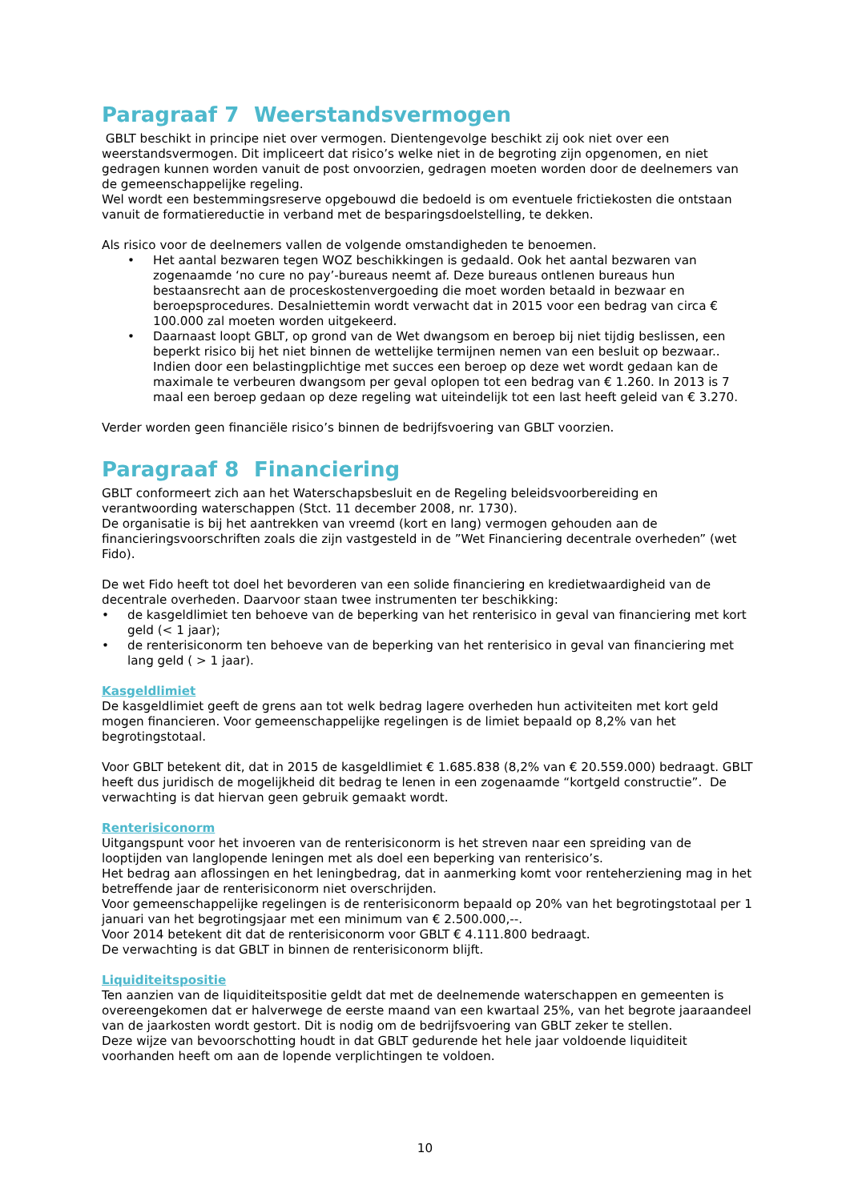Paragraaf 7 Weerstandsvermogen
GBLT beschikt in principe niet over vermogen. Dientengevolge beschikt zij ook niet over een weerstandsvermogen. Dit impliceert dat risico’s welke niet in de begroting zijn opgenomen, en niet gedragen kunnen worden vanuit de post onvoorzien, gedragen moeten worden door de deelnemers van de gemeenschappelijke regeling.
Wel wordt een bestemmingsreserve opgebouwd die bedoeld is om eventuele frictiekosten die ontstaan vanuit de formatiereductie in verband met de besparingsdoelstelling, te dekken.
Als risico voor de deelnemers vallen de volgende omstandigheden te benoemen.
• Het aantal bezwaren tegen WOZ beschikkingen is gedaald. Ook het aantal bezwaren van zogenaamde ‘no cure no pay’-bureaus neemt af. Deze bureaus ontlenen bureaus hun bestaansrecht aan de proceskostenvergoeding die moet worden betaald in bezwaar en beroepsprocedures. Desalniettemin wordt verwacht dat in 2015 voor een bedrag van circa € 100.000 zal moeten worden uitgekeerd.
• Daarnaast loopt GBLT, op grond van de Wet dwangsom en beroep bij niet tijdig beslissen, een beperkt risico bij het niet binnen de wettelijke termijnen nemen van een besluit op bezwaar.. Indien door een belastingplichtige met succes een beroep op deze wet wordt gedaan kan de maximale te verbeuren dwangsom per geval oplopen tot een bedrag van € 1.260. In 2013 is 7 maal een beroep gedaan op deze regeling wat uiteindelijk tot een last heeft geleid van € 3.270.
Verder worden geen financiële risico’s binnen de bedrijfsvoering van GBLT voorzien.
Paragraaf 8 Financiering
GBLT conformeert zich aan het Waterschapsbesluit en de Regeling beleidsvoorbereiding en verantwoording waterschappen (Stct. 11 december 2008, nr. 1730).
De organisatie is bij het aantrekken van vreemd (kort en lang) vermogen gehouden aan de financieringsvoorschriften zoals die zijn vastgesteld in de ”Wet Financiering decentrale overheden” (wet Fido).
De wet Fido heeft tot doel het bevorderen van een solide financiering en kredietwaardigheid van de decentrale overheden. Daarvoor staan twee instrumenten ter beschikking:
• de kasgeldlimiet ten behoeve van de beperking van het renterisico in geval van financiering met kort geld (< 1 jaar);
• de renterisiconorm ten behoeve van de beperking van het renterisico in geval van financiering met lang geld ( > 1 jaar).
Kasgeldlimiet
De kasgeldlimiet geeft de grens aan tot welk bedrag lagere overheden hun activiteiten met kort geld mogen financieren. Voor gemeenschappelijke regelingen is de limiet bepaald op 8,2% van het begrotingstotaal.
Voor GBLT betekent dit, dat in 2015 de kasgeldlimiet € 1.685.838 (8,2% van € 20.559.000) bedraagt. GBLT heeft dus juridisch de mogelijkheid dit bedrag te lenen in een zogenaamde “kortgeld constructie”. De verwachting is dat hiervan geen gebruik gemaakt wordt.
Renterisiconorm
Uitgangspunt voor het invoeren van de renterisiconorm is het streven naar een spreiding van de looptijden van langlopende leningen met als doel een beperking van renterisico’s.
Het bedrag aan aflossingen en het leningbedrag, dat in aanmerking komt voor renteherziening mag in het betreffende jaar de renterisiconorm niet overschrijden.
Voor gemeenschappelijke regelingen is de renterisiconorm bepaald op 20% van het begrotingstotaal per 1 januari van het begrotingsjaar met een minimum van € 2.500.000,--.
Voor 2014 betekent dit dat de renterisiconorm voor GBLT € 4.111.800 bedraagt.
De verwachting is dat GBLT in binnen de renterisiconorm blijft.
Liquiditeitspositie
Ten aanzien van de liquiditeitspositie geldt dat met de deelnemende waterschappen en gemeenten is overeengekomen dat er halverwege de eerste maand van een kwartaal 25%, van het begrote jaaraandeel van de jaarkosten wordt gestort. Dit is nodig om de bedrijfsvoering van GBLT zeker te stellen.
Deze wijze van bevoorschotting houdt in dat GBLT gedurende het hele jaar voldoende liquiditeit voorhanden heeft om aan de lopende verplichtingen te voldoen.
10